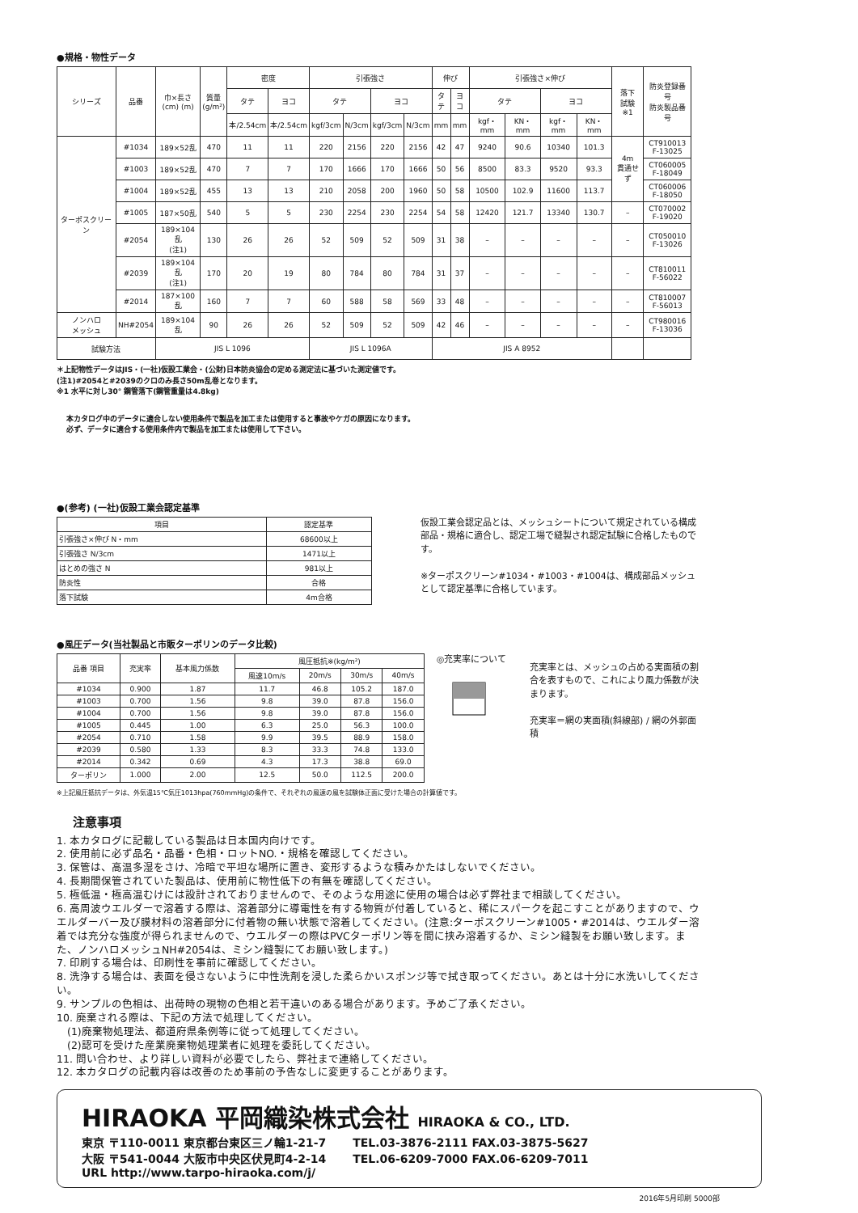●規格・物性データ
| シリーズ | 品番 | 巾×長さ (cm) (m) | 質量 (g/m²) | 密度 | | 引張強さ | | | | 伸び | | 引張強さ×伸び | | | | 落下 試験 ※1 | 防炎登録番号 防炎製品番号 |
| --- | --- | --- | --- | --- | --- | --- | --- | --- | --- | --- | --- | --- | --- | --- | --- | --- | --- |
| | | | | タテ | ヨコ | タテ | | ヨコ | | タテ | ヨコ | タテ | | ヨコ | | | |
| | | | | 本/2.54cm | 本/2.54cm | kgf/3cm | N/3cm | kgf/3cm | N/3cm | mm | mm | kgf・mm | KN・mm | kgf・mm | KN・mm | | |
| ターポスクリーン | #1034 | 189×52乱 | 470 | 11 | 11 | 220 | 2156 | 220 | 2156 | 42 | 47 | 9240 | 90.6 | 10340 | 101.3 | 4m 貫通せず | CT910013 F-13025 |
| | #1003 | 189×52乱 | 470 | 7 | 7 | 170 | 1666 | 170 | 1666 | 50 | 56 | 8500 | 83.3 | 9520 | 93.3 | | CT060005 F-18049 |
| | #1004 | 189×52乱 | 455 | 13 | 13 | 210 | 2058 | 200 | 1960 | 50 | 58 | 10500 | 102.9 | 11600 | 113.7 | | CT060006 F-18050 |
| | #1005 | 187×50乱 | 540 | 5 | 5 | 230 | 2254 | 230 | 2254 | 54 | 58 | 12420 | 121.7 | 13340 | 130.7 | – | CT070002 F-19020 |
| | #2054 | 189×104乱 (注1) | 130 | 26 | 26 | 52 | 509 | 52 | 509 | 31 | 38 | – | – | – | – | – | CT050010 F-13026 |
| | #2039 | 189×104乱 (注1) | 170 | 20 | 19 | 80 | 784 | 80 | 784 | 31 | 37 | – | – | – | – | – | CT810011 F-56022 |
| | #2014 | 187×100乱 | 160 | 7 | 7 | 60 | 588 | 58 | 569 | 33 | 48 | – | – | – | – | – | CT810007 F-56013 |
| ノンハロ メッシュ | NH#2054 | 189×104乱 | 90 | 26 | 26 | 52 | 509 | 52 | 509 | 42 | 46 | – | – | – | – | – | CT980016 F-13036 |
| 試験方法 | | JIS L 1096 | | | | JIS L 1096A | | | | JIS A 8952 | | | | | | | |
＊上記物性データはJIS・(一社)仮設工業会・(公財)日本防炎協会の定める測定法に基づいた測定値です。
(注1)#2054と#2039のクロのみ長さ50m乱巻となります。
※1 水平に対し30° 鋼管落下(鋼管重量は4.8kg)
本カタログ中のデータに適合しない使用条件で製品を加工または使用すると事故やケガの原因になります。
必ず、データに適合する使用条件内で製品を加工または使用して下さい。
●(参考) (一社)仮設工業会認定基準
| 項目 | 認定基準 |
| --- | --- |
| 引張強さ×伸び N・mm | 68600以上 |
| 引張強さ N/3cm | 1471以上 |
| はとめの強さ N | 981以上 |
| 防炎性 | 合格 |
| 落下試験 | 4m合格 |
仮設工業会認定品とは、メッシュシートについて規定されている構成部品・規格に適合し、認定工場で縫製され認定試験に合格したものです。
※ターポスクリーン#1034・#1003・#1004は、構成部品メッシュとして認定基準に合格しています。
●風圧データ(当社製品と市販ターポリンのデータ比較)
| 品番 項目 | 充実率 | 基本風力係数 | 風圧抵抗※(kg/m²) | | | |
| --- | --- | --- | --- | --- | --- | --- |
| | | | 風速10m/s | 20m/s | 30m/s | 40m/s |
| #1034 | 0.900 | 1.87 | 11.7 | 46.8 | 105.2 | 187.0 |
| #1003 | 0.700 | 1.56 | 9.8 | 39.0 | 87.8 | 156.0 |
| #1004 | 0.700 | 1.56 | 9.8 | 39.0 | 87.8 | 156.0 |
| #1005 | 0.445 | 1.00 | 6.3 | 25.0 | 56.3 | 100.0 |
| #2054 | 0.710 | 1.58 | 9.9 | 39.5 | 88.9 | 158.0 |
| #2039 | 0.580 | 1.33 | 8.3 | 33.3 | 74.8 | 133.0 |
| #2014 | 0.342 | 0.69 | 4.3 | 17.3 | 38.8 | 69.0 |
| ターポリン | 1.000 | 2.00 | 12.5 | 50.0 | 112.5 | 200.0 |
◎充実率について
充実率とは、メッシュの占める実面積の割合を表すもので、これにより風力係数が決まります。
充実率＝網の実面積(斜線部) / 網の外郭面積
※上記風圧抵抗データは、外気温15℃気圧1013hpa(760mmHg)の条件で、それぞれの風速の風を試験体正面に受けた場合の計算値です。
注意事項
1. 本カタログに記載している製品は日本国内向けです。
2. 使用前に必ず品名・品番・色相・ロットNO.・規格を確認してください。
3. 保管は、高温多湿をさけ、冷暗で平坦な場所に置き、変形するような積みかたはしないでください。
4. 長期間保管されていた製品は、使用前に物性低下の有無を確認してください。
5. 極低温・極高温むけには設計されておりませんので、そのような用途に使用の場合は必ず弊社まで相談してください。
6. 高周波ウエルダーで溶着する際は、溶着部分に導電性を有する物質が付着していると、稀にスパークを起こすことがありますので、ウエルダーバー及び膜材料の溶着部分に付着物の無い状態で溶着してください。(注意:ターポスクリーン#1005・#2014は、ウエルダー溶着では充分な強度が得られませんので、ウエルダーの際はPVCターポリン等を間に挟み溶着するか、ミシン縫製をお願い致します。また、ノンハロメッシュNH#2054は、ミシン縫製にてお願い致します。)
7. 印刷する場合は、印刷性を事前に確認してください。
8. 洗浄する場合は、表面を侵さないように中性洗剤を浸した柔らかいスポンジ等で拭き取ってください。あとは十分に水洗いしてください。
9. サンプルの色相は、出荷時の現物の色相と若干違いのある場合があります。予めご了承ください。
10. 廃棄される際は、下記の方法で処理してください。
　(1)廃棄物処理法、都道府県条例等に従って処理してください。
　(2)認可を受けた産業廃棄物処理業者に処理を委託してください。
11. 問い合わせ、より詳しい資料が必要でしたら、弊社まで連絡してください。
12. 本カタログの記載内容は改善のため事前の予告なしに変更することがあります。
HIRAOKA 平岡織染株式会社 HIRAOKA & CO., LTD.
東京 〒110-0011 東京都台東区三ノ輪1-21-7 　　TEL.03-3876-2111 FAX.03-3875-5627
大阪 〒541-0044 大阪市中央区伏見町4-2-14 　　TEL.06-6209-7000 FAX.06-6209-7011
URL http://www.tarpo-hiraoka.com/j/
2016年5月印刷 5000部